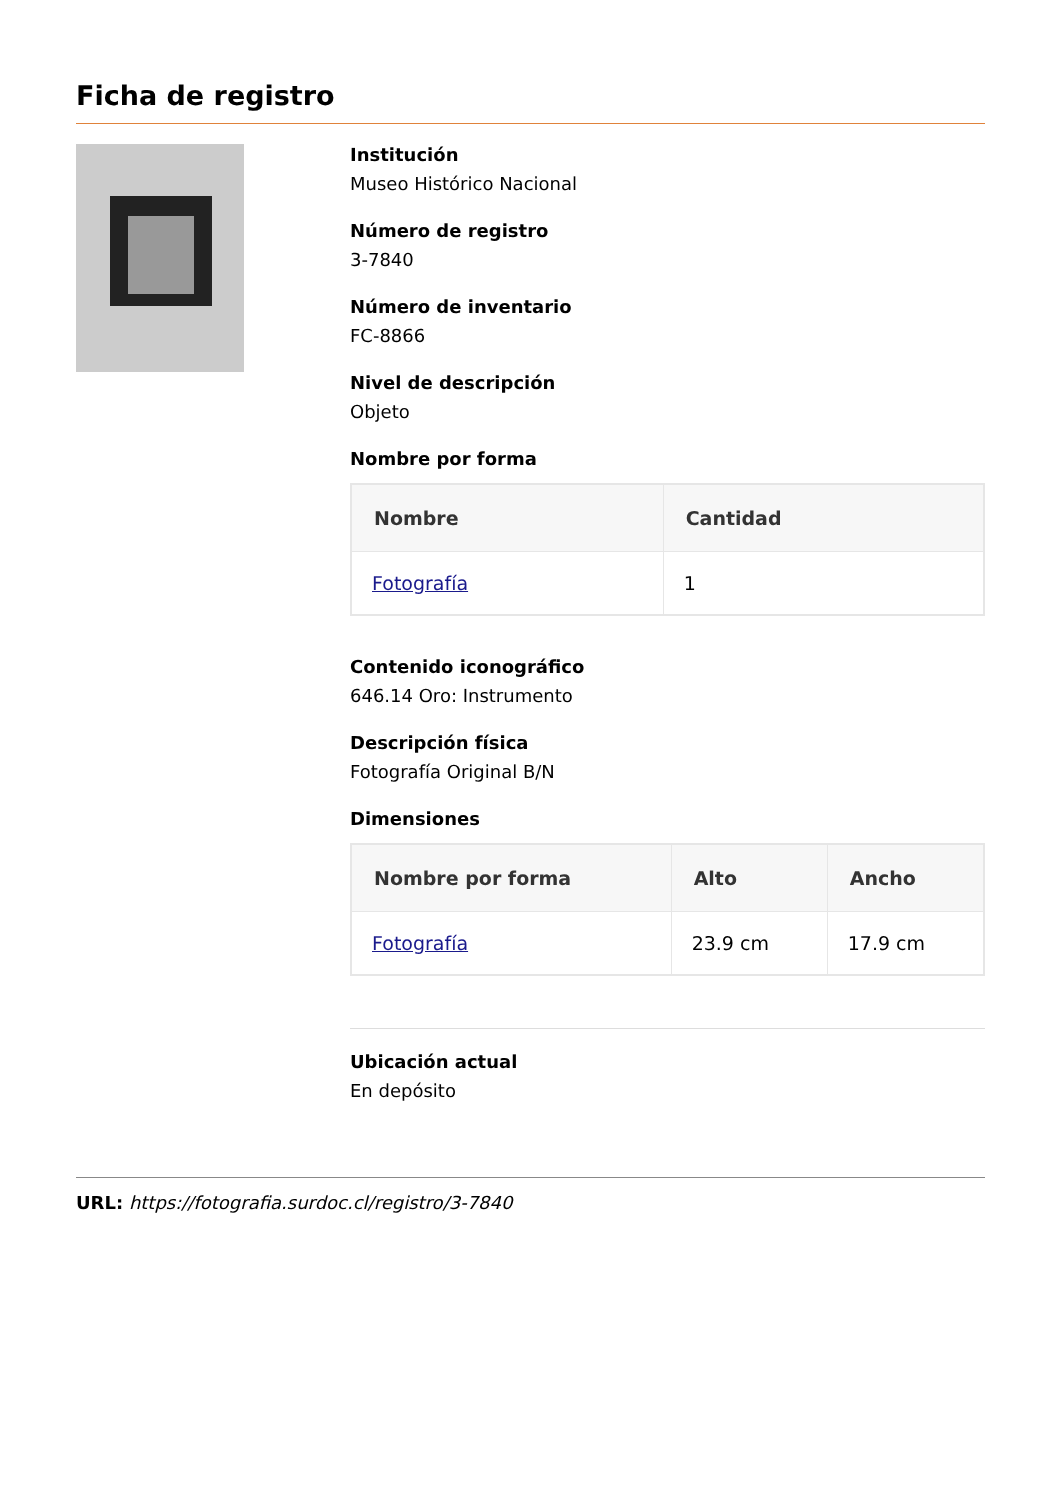Ficha de registro
Institución
Museo Histórico Nacional
Número de registro
3-7840
Número de inventario
FC-8866
Nivel de descripción
Objeto
Nombre por forma
| Nombre | Cantidad |
| --- | --- |
| Fotografía | 1 |
Contenido iconográfico
646.14 Oro: Instrumento
Descripción física
Fotografía Original B/N
Dimensiones
| Nombre por forma | Alto | Ancho |
| --- | --- | --- |
| Fotografía | 23.9 cm | 17.9 cm |
Ubicación actual
En depósito
URL: https://fotografia.surdoc.cl/registro/3-7840